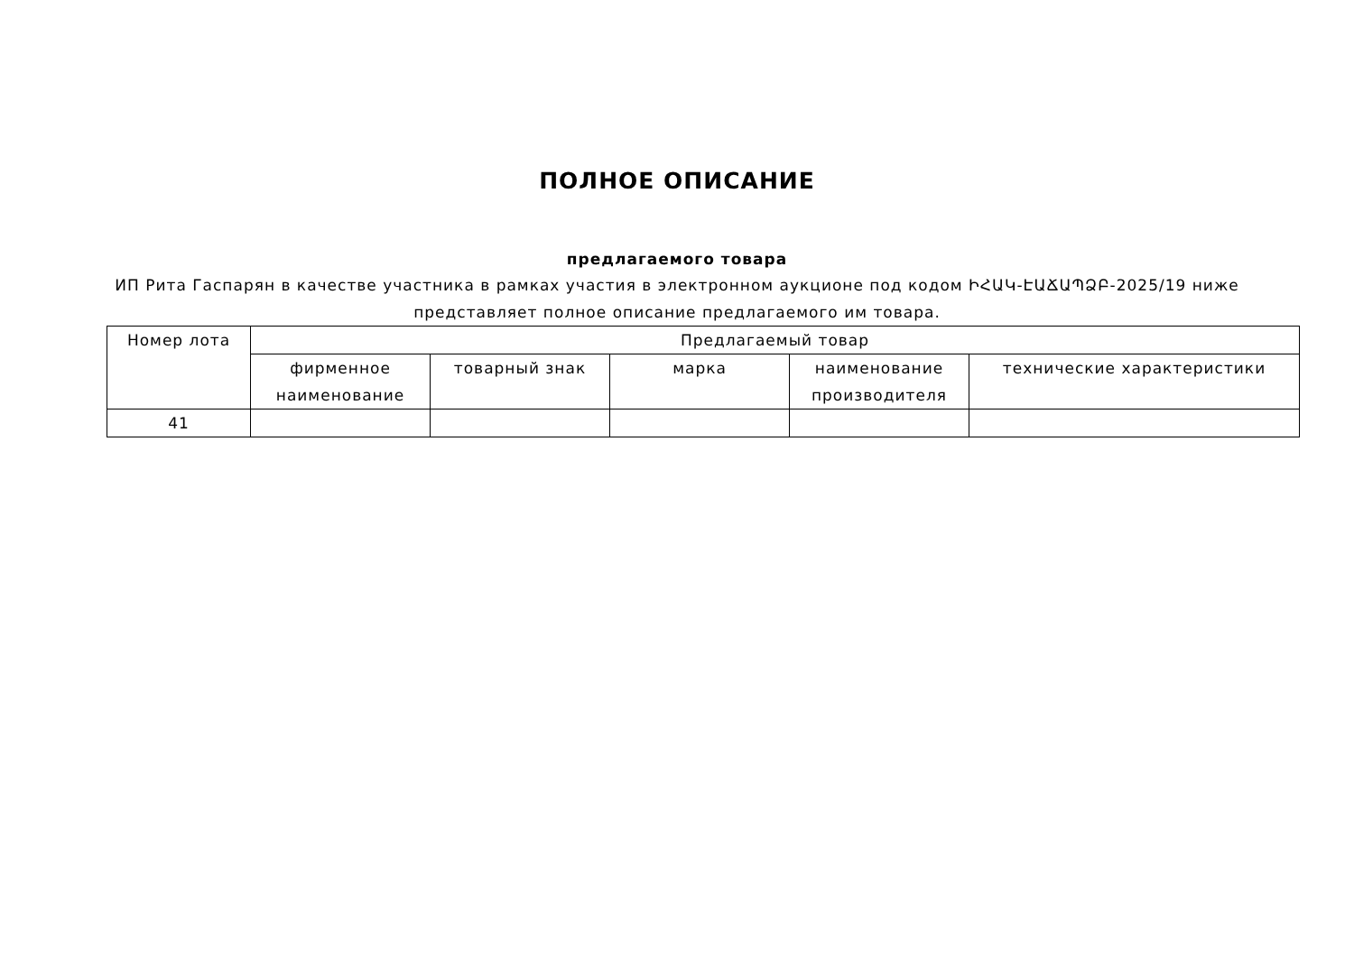ПОЛНОЕ ОПИСАНИЕ
предлагаемого товара
ИП Рита Гаспарян в качестве участника в рамках участия в электронном аукционе под кодом ԻՀԱԿ-ԷԱՃԱՊՁԲ-2025/19 ниже
представляет полное описание предлагаемого им товара.
| Номер лота | Предлагаемый товар | | | | |
| --- | --- | --- | --- | --- | --- |
| | фирменное наименование | товарный знак | марка | наименование производителя | технические характеристики |
| 41 | | | | | |